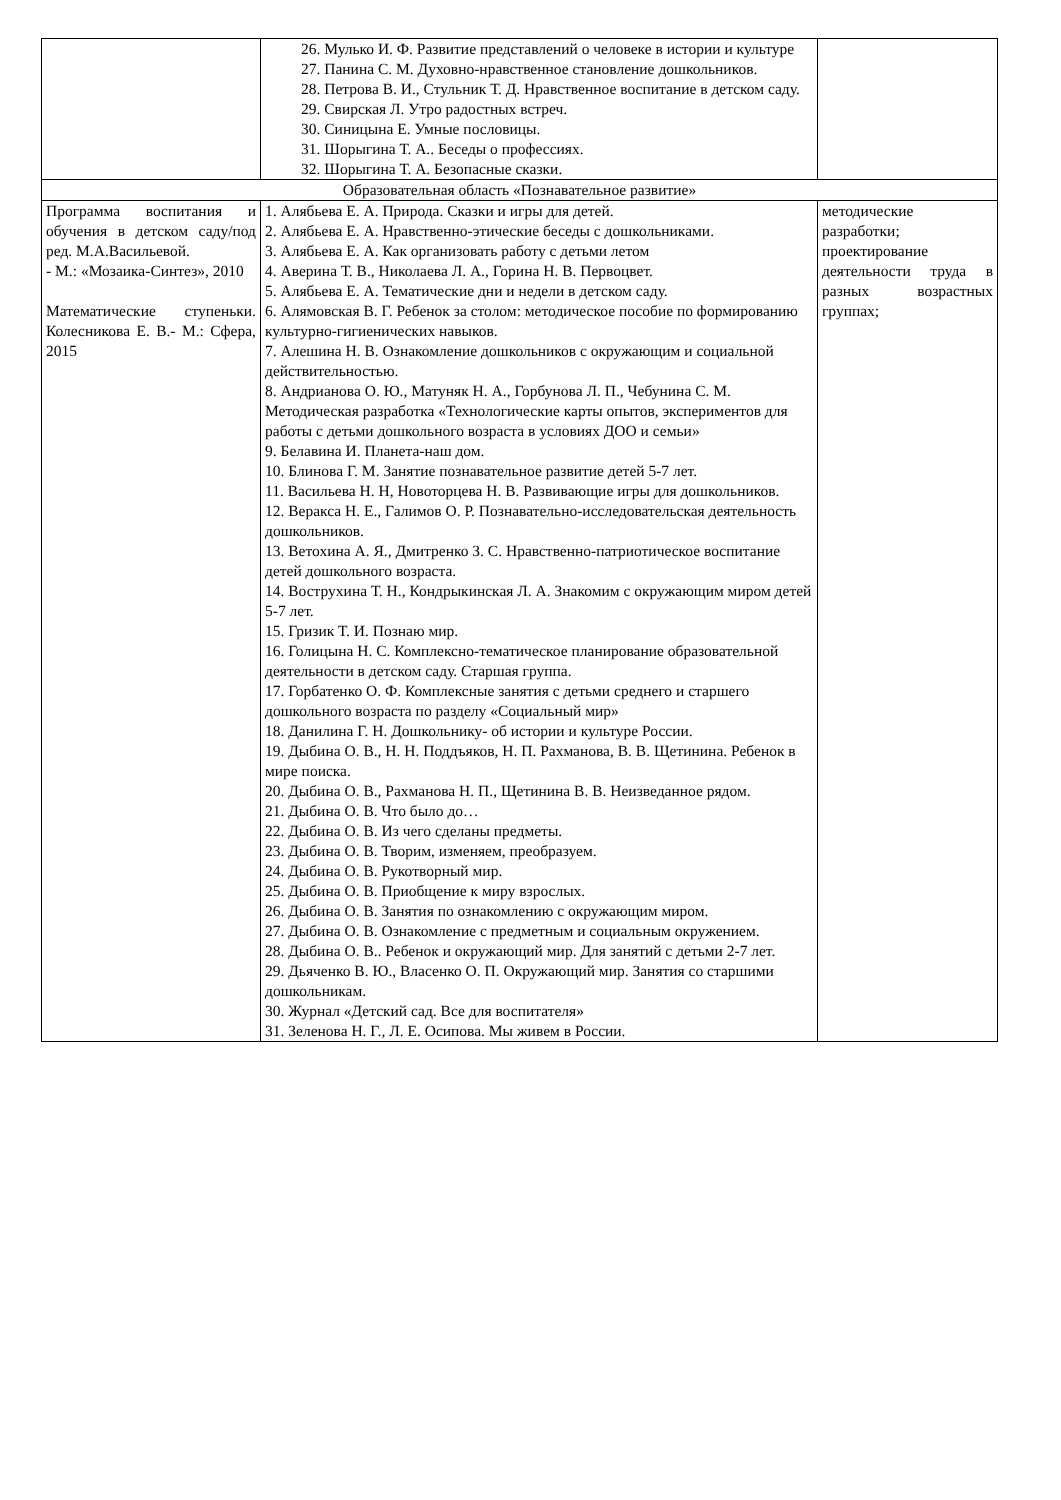| | 26. Мулько И. Ф. Развитие представлений о человеке в истории и культуре 27. Панина С. М. Духовно-нравственное становление дошкольников. 28. Петрова В. И., Стульник Т. Д. Нравственное воспитание в детском саду. 29. Свирская Л. Утро радостных встреч. 30. Синицына Е. Умные пословицы. 31. Шорыгина Т. А.. Беседы о профессиях. 32. Шорыгина Т. А. Безопасные сказки. | |
| Образовательная область «Познавательное развитие» | | |
| Программа воспитания и обучения в детском саду/под ред. М.А.Васильевой. - М.: «Мозаика-Синтез», 2010 Математические ступеньки. Колесникова Е. В.- М.: Сфера, 2015 | 1. Алябьева Е. А. Природа. Сказки и игры для детей. 2. Алябьева Е. А. Нравственно-этические беседы с дошкольниками. 3. Алябьева Е. А. Как организовать работу с детьми летом 4. Аверина Т. В., Николаева Л. А., Горина Н. В. Первоцвет. 5. Алябьева Е. А. Тематические дни и недели в детском саду. 6. Алямовская В. Г. Ребенок за столом: методическое пособие по формированию культурно-гигиенических навыков. 7. Алешина Н. В. Ознакомление дошкольников с окружающим и социальной действительностью. 8. Андрианова О. Ю., Матуняк Н. А., Горбунова Л. П., Чебунина С. М. Методическая разработка «Технологические карты опытов, экспериментов для работы с детьми дошкольного возраста в условиях ДОО и семьи» 9. Белавина И. Планета-наш дом. 10. Блинова Г. М. Занятие познавательное развитие детей 5-7 лет. 11. Васильева Н. Н, Новоторцева Н. В. Развивающие игры для дошкольников. 12. Веракса Н. Е., Галимов О. Р. Познавательно-исследовательская деятельность дошкольников. 13. Ветохина А. Я., Дмитренко З. С. Нравственно-патриотическое воспитание детей дошкольного возраста. 14. Вострухина Т. Н., Кондрыкинская Л. А. Знакомим с окружающим миром детей 5-7 лет. 15. Гризик Т. И. Познаю мир. 16. Голицына Н. С. Комплексно-тематическое планирование образовательной деятельности в детском саду. Старшая группа. 17. Горбатенко О. Ф. Комплексные занятия с детьми среднего и старшего дошкольного возраста по разделу «Социальный мир» 18. Данилина Г. Н. Дошкольнику- об истории и культуре России. 19. Дыбина О. В., Н. Н. Поддъяков, Н. П. Рахманова, В. В. Щетинина. Ребенок в мире поиска. 20. Дыбина О. В., Рахманова Н. П., Щетинина В. В. Неизведанное рядом. 21. Дыбина О. В. Что было до… 22. Дыбина О. В. Из чего сделаны предметы. 23. Дыбина О. В. Творим, изменяем, преобразуем. 24. Дыбина О. В. Рукотворный мир. 25. Дыбина О. В. Приобщение к миру взрослых. 26. Дыбина О. В. Занятия по ознакомлению с окружающим миром. 27. Дыбина О. В. Ознакомление с предметным и социальным окружением. 28. Дыбина О. В.. Ребенок и окружающий мир. Для занятий с детьми 2-7 лет. 29. Дьяченко В. Ю., Власенко О. П. Окружающий мир. Занятия со старшими дошкольникам. 30. Журнал «Детский сад. Все для воспитателя» 31. Зеленова Н. Г., Л. Е. Осипова. Мы живем в России. | методические разработки; проектирование деятельности труда в разных возрастных группах; |